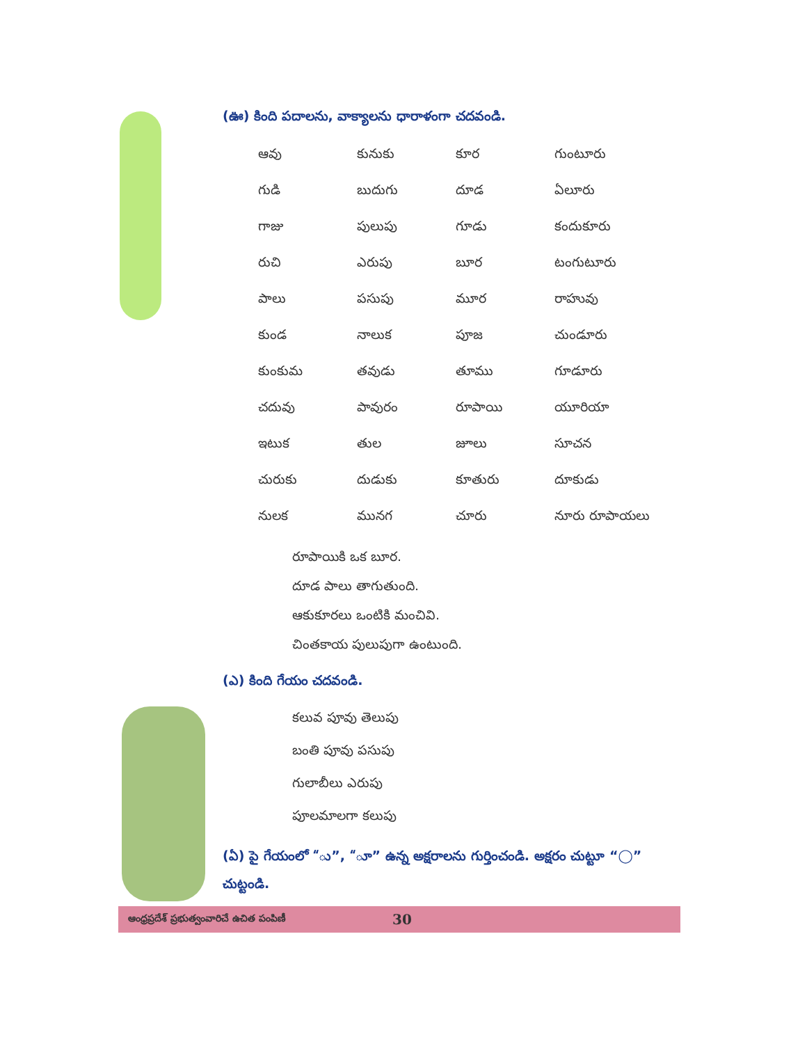(ఊ) కింది పదాలను, వాక్యాలను ధారాళంగా చదవండి.
| ఆవు | కునుకు | కూర | గుంటూరు |
| గుడి | బుదుగు | దూడ | ఏలూరు |
| గాజు | పులుపు | గూడు | కందుకూరు |
| రుచి | ఎరుపు | బూర | టంగుటూరు |
| పాలు | పసుపు | మూర | రాహువు |
| కుండ | నాలుక | పూజ | చుండూరు |
| కుంకుమ | తవుడు | తూము | గూడూరు |
| చదువు | పావురం | రూపాయి | యూరియా |
| ఇటుక | తుల | జూలు | సూచన |
| చురుకు | దుడుకు | కూతురు | దూకుడు |
| నులక | మునగ | చూరు | నూరు రూపాయలు |
రూపాయికి ఒక బూర.
దూడ పాలు తాగుతుంది.
ఆకుకూరలు ఒంటికి మంచివి.
చింతకాయ పులుపుగా ఉంటుంది.
(ఎ) కింది గేయం చదవండి.
కలువ పూవు తెలుపు
బంతి పూవు పసుపు
గులాబీలు ఎరుపు
పూలమాలగా కలుపు
(ఏ) పై గేయంలో “ు”, “ూ” ఉన్న అక్షరాలను గుర్తించండి. అక్షరం చుట్టూ “◯” చుట్టండి.
ఆంధ్రప్రదేశ్ ప్రభుత్వంవారిచే ఉచిత పంపిణీ 30